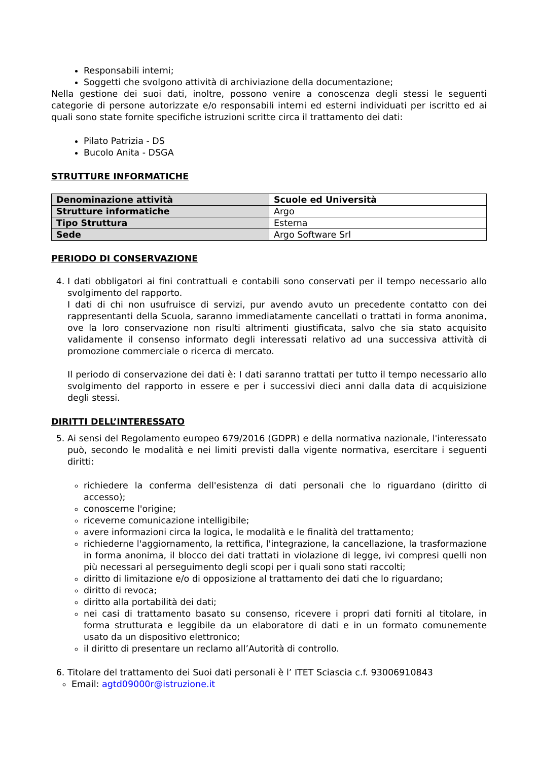Responsabili interni;
Soggetti che svolgono attività di archiviazione della documentazione;
Nella gestione dei suoi dati, inoltre, possono venire a conoscenza degli stessi le seguenti categorie di persone autorizzate e/o responsabili interni ed esterni individuati per iscritto ed ai quali sono state fornite specifiche istruzioni scritte circa il trattamento dei dati:
Pilato Patrizia - DS
Bucolo Anita - DSGA
STRUTTURE INFORMATICHE
| Denominazione attività | Scuole ed Università |
| Strutture informatiche | Argo |
| Tipo Struttura | Esterna |
| Sede | Argo Software Srl |
PERIODO DI CONSERVAZIONE
4. I dati obbligatori ai fini contrattuali e contabili sono conservati per il tempo necessario allo svolgimento del rapporto.
I dati di chi non usufruisce di servizi, pur avendo avuto un precedente contatto con dei rappresentanti della Scuola, saranno immediatamente cancellati o trattati in forma anonima, ove la loro conservazione non risulti altrimenti giustificata, salvo che sia stato acquisito validamente il consenso informato degli interessati relativo ad una successiva attività di promozione commerciale o ricerca di mercato.
Il periodo di conservazione dei dati è: I dati saranno trattati per tutto il tempo necessario allo svolgimento del rapporto in essere e per i successivi dieci anni dalla data di acquisizione degli stessi.
DIRITTI DELL’INTERESSATO
5. Ai sensi del Regolamento europeo 679/2016 (GDPR) e della normativa nazionale, l'interessato può, secondo le modalità e nei limiti previsti dalla vigente normativa, esercitare i seguenti diritti:
richiedere la conferma dell'esistenza di dati personali che lo riguardano (diritto di accesso);
conoscerne l'origine;
riceverne comunicazione intelligibile;
avere informazioni circa la logica, le modalità e le finalità del trattamento;
richiederne l'aggiornamento, la rettifica, l'integrazione, la cancellazione, la trasformazione in forma anonima, il blocco dei dati trattati in violazione di legge, ivi compresi quelli non più necessari al perseguimento degli scopi per i quali sono stati raccolti;
diritto di limitazione e/o di opposizione al trattamento dei dati che lo riguardano;
diritto di revoca;
diritto alla portabilità dei dati;
nei casi di trattamento basato su consenso, ricevere i propri dati forniti al titolare, in forma strutturata e leggibile da un elaboratore di dati e in un formato comunemente usato da un dispositivo elettronico;
il diritto di presentare un reclamo all’Autorità di controllo.
6. Titolare del trattamento dei Suoi dati personali è l’ ITET Sciascia c.f. 93006910843
Email: agtd09000r@istruzione.it